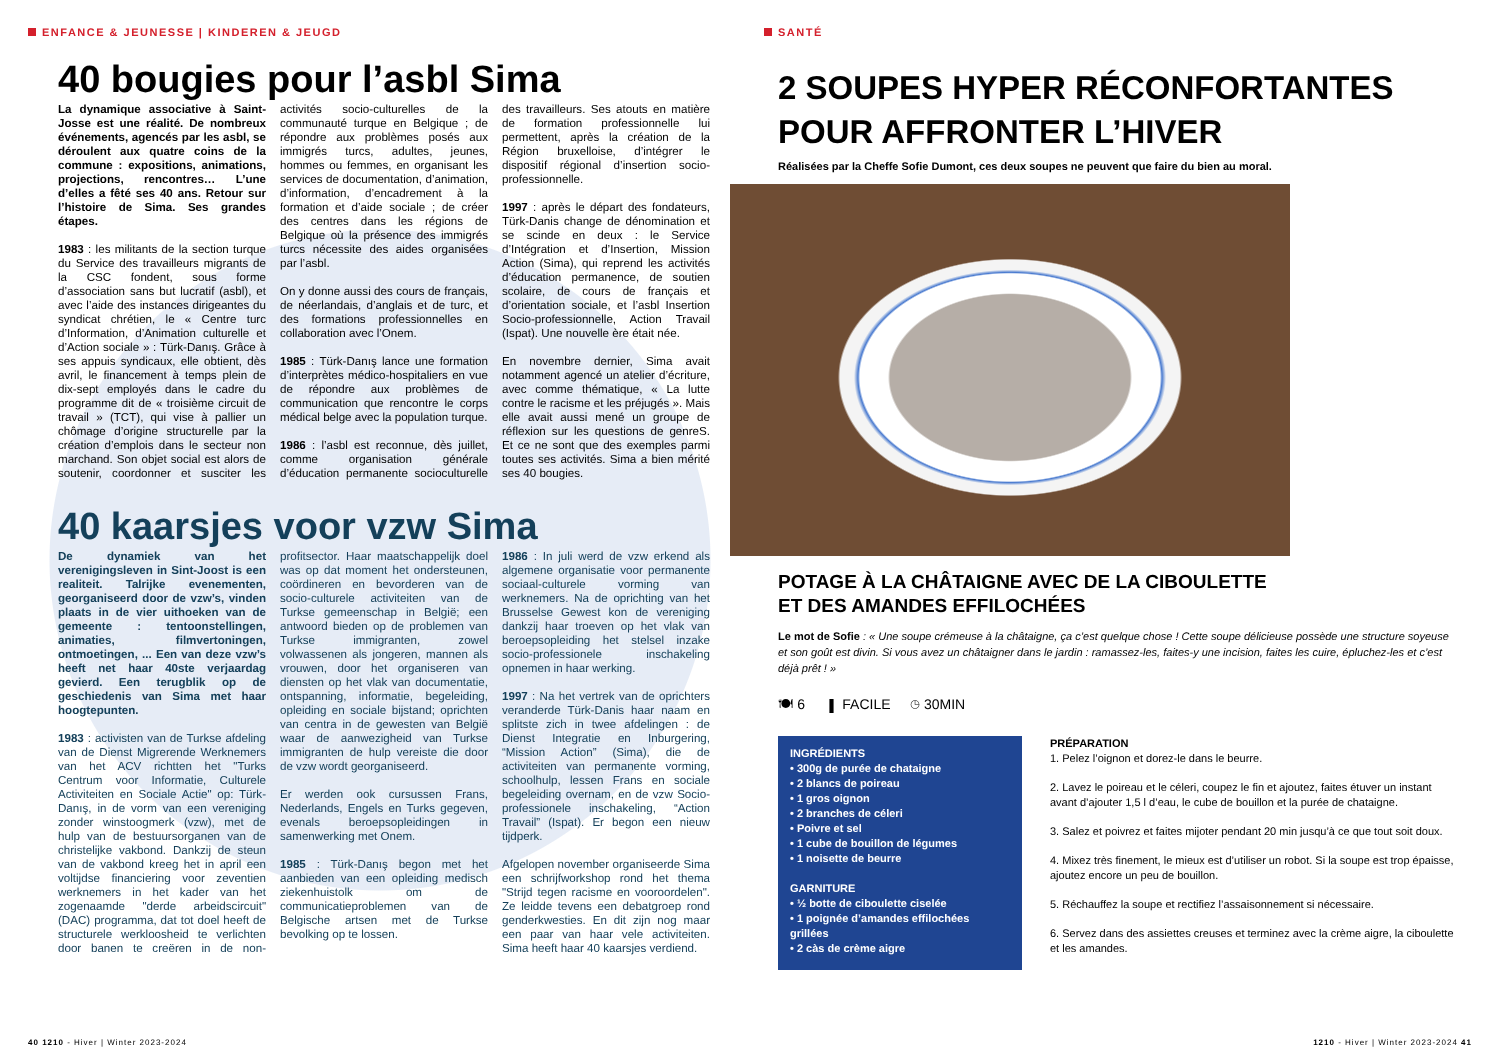ENFANCE & JEUNESSE | KINDEREN & JEUGD
40 bougies pour l’asbl Sima
La dynamique associative à Saint-Josse est une réalité. De nombreux événements, agencés par les asbl, se déroulent aux quatre coins de la commune : expositions, animations, projections, rencontres… L’une d’elles a fêté ses 40 ans. Retour sur l’histoire de Sima. Ses grandes étapes.
1983 : les militants de la section turque du Service des travailleurs migrants de la CSC fondent, sous forme d’association sans but lucratif (asbl), et avec l’aide des instances dirigeantes du syndicat chrétien, le « Centre turc d’Information, d’Animation culturelle et d’Action sociale » : Türk-Danış. Grâce à ses appuis syndicaux, elle obtient, dès avril, le financement à temps plein de dix-sept employés dans le cadre du programme dit de « troisième circuit de travail » (TCT), qui vise à pallier un chômage d’origine structurelle par la création d’emplois dans le secteur non marchand. Son objet social est alors de soutenir, coordonner et susciter les activités socio-culturelles de la communauté turque en Belgique ; de répondre aux problèmes posés aux immigrés turcs, adultes, jeunes, hommes ou femmes, en organisant les services de documentation, d’animation, d’information, d’encadrement à la formation et d’aide sociale ; de créer des centres dans les régions de Belgique où la présence des immigrés turcs nécessite des aides organisées par l’asbl.
On y donne aussi des cours de français, de néerlandais, d’anglais et de turc, et des formations professionnelles en collaboration avec l’Onem.
1985 : Türk-Danış lance une formation d’interprètes médico-hospitaliers en vue de répondre aux problèmes de communication que rencontre le corps médical belge avec la population turque.
1986 : l’asbl est reconnue, dès juillet, comme organisation générale d’éducation permanente socioculturelle des travailleurs. Ses atouts en matière de formation professionnelle lui permettent, après la création de la Région bruxelloise, d’intégrer le dispositif régional d’insertion socio-professionnelle.
1997 : après le départ des fondateurs, Türk-Danis change de dénomination et se scinde en deux : le Service d’Intégration et d’Insertion, Mission Action (Sima), qui reprend les activités d’éducation permanence, de soutien scolaire, de cours de français et d’orientation sociale, et l’asbl Insertion Socio-professionnelle, Action Travail (Ispat). Une nouvelle ère était née.
En novembre dernier, Sima avait notamment agencé un atelier d’écriture, avec comme thématique, « La lutte contre le racisme et les préjugés ». Mais elle avait aussi mené un groupe de réflexion sur les questions de genreS. Et ce ne sont que des exemples parmi toutes ses activités. Sima a bien mérité ses 40 bougies.
40 kaarsjes voor vzw Sima
De dynamiek van het verenigingsleven in Sint-Joost is een realiteit. Talrijke evenementen, georganiseerd door de vzw’s, vinden plaats in de vier uithoeken van de gemeente : tentoonstellingen, animaties, filmvertoningen, ontmoetingen, ... Een van deze vzw’s heeft net haar 40ste verjaardag gevierd. Een terugblik op de geschiedenis van Sima met haar hoogtepunten.
1983 : activisten van de Turkse afdeling van de Dienst Migrerende Werknemers van het ACV richtten het "Turks Centrum voor Informatie, Culturele Activiteiten en Sociale Actie" op: Türk-Danış, in de vorm van een vereniging zonder winstoogmerk (vzw), met de hulp van de bestuursorganen van de christelijke vakbond. Dankzij de steun van de vakbond kreeg het in april een voltijdse financiering voor zeventien werknemers in het kader van het zogenaamde "derde arbeidscircuit" (DAC) programma, dat tot doel heeft de structurele werkloosheid te verlichten door banen te creëren in de non-profitsector. Haar maatschappelijk doel was op dat moment het ondersteunen, coördineren en bevorderen van de socio-culturele activiteiten van de Turkse gemeenschap in België; een antwoord bieden op de problemen van Turkse immigranten, zowel volwassenen als jongeren, mannen als vrouwen, door het organiseren van diensten op het vlak van documentatie, ontspanning, informatie, begeleiding, opleiding en sociale bijstand; oprichten van centra in de gewesten van België waar de aanwezigheid van Turkse immigranten de hulp vereiste die door de vzw wordt georganiseerd.
Er werden ook cursussen Frans, Nederlands, Engels en Turks gegeven, evenals beroepsopleidingen in samenwerking met Onem.
1985 : Türk-Danış begon met het aanbieden van een opleiding medisch ziekenhuistolk om de communicatieproblemen van de Belgische artsen met de Turkse bevolking op te lossen.
1986 : In juli werd de vzw erkend als algemene organisatie voor permanente sociaal-culturele vorming van werknemers. Na de oprichting van het Brusselse Gewest kon de vereniging dankzij haar troeven op het vlak van beroepsopleiding het stelsel inzake socio-professionele inschakeling opnemen in haar werking.
1997 : Na het vertrek van de oprichters veranderde Türk-Danis haar naam en splitste zich in twee afdelingen : de Dienst Integratie en Inburgering, “Mission Action” (Sima), die de activiteiten van permanente vorming, schoolhulp, lessen Frans en sociale begeleiding overnam, en de vzw Socio-professionele inschakeling, “Action Travail” (Ispat). Er begon een nieuw tijdperk.
Afgelopen november organiseerde Sima een schrijfworkshop rond het thema "Strijd tegen racisme en vooroordelen". Ze leidde tevens een debatgroep rond genderkwesties. En dit zijn nog maar een paar van haar vele activiteiten. Sima heeft haar 40 kaarsjes verdiend.
40 1210 - Hiver | Winter 2023-2024
SANTÉ
2 SOUPES HYPER RÉCONFORTANTES
POUR AFFRONTER L’HIVER
Réalisées par la Cheffe Sofie Dumont, ces deux soupes ne peuvent que faire du bien au moral.
POTAGE À LA CHÂTAIGNE AVEC DE LA CIBOULETTE
ET DES AMANDES EFFILOCHÉES
Le mot de Sofie : « Une soupe crémeuse à la châtaigne, ça c’est quelque chose ! Cette soupe délicieuse possède une structure soyeuse et son goût est divin. Si vous avez un châtaigner dans le jardin : ramassez-les, faites-y une incision, faites les cuire, épluchez-les et c’est déjà prêt ! »
🍽 6 ▮ FACILE ◷ 30MIN
INGRÉDIENTS
• 300g de purée de chataigne
• 2 blancs de poireau
• 1 gros oignon
• 2 branches de céleri
• Poivre et sel
• 1 cube de bouillon de légumes
• 1 noisette de beurre
GARNITURE
• ½ botte de ciboulette ciselée
• 1 poignée d’amandes effilochées grillées
• 2 càs de crème aigre
PRÉPARATION
1. Pelez l’oignon et dorez-le dans le beurre.
2. Lavez le poireau et le céleri, coupez le fin et ajoutez, faites étuver un instant avant d’ajouter 1,5 l d’eau, le cube de bouillon et la purée de chataigne.
3. Salez et poivrez et faites mijoter pendant 20 min jusqu’à ce que tout soit doux.
4. Mixez très finement, le mieux est d’utiliser un robot. Si la soupe est trop épaisse, ajoutez encore un peu de bouillon.
5. Réchauffez la soupe et rectifiez l’assaisonnement si nécessaire.
6. Servez dans des assiettes creuses et terminez avec la crème aigre, la ciboulette et les amandes.
1210 - Hiver | Winter 2023-2024 41